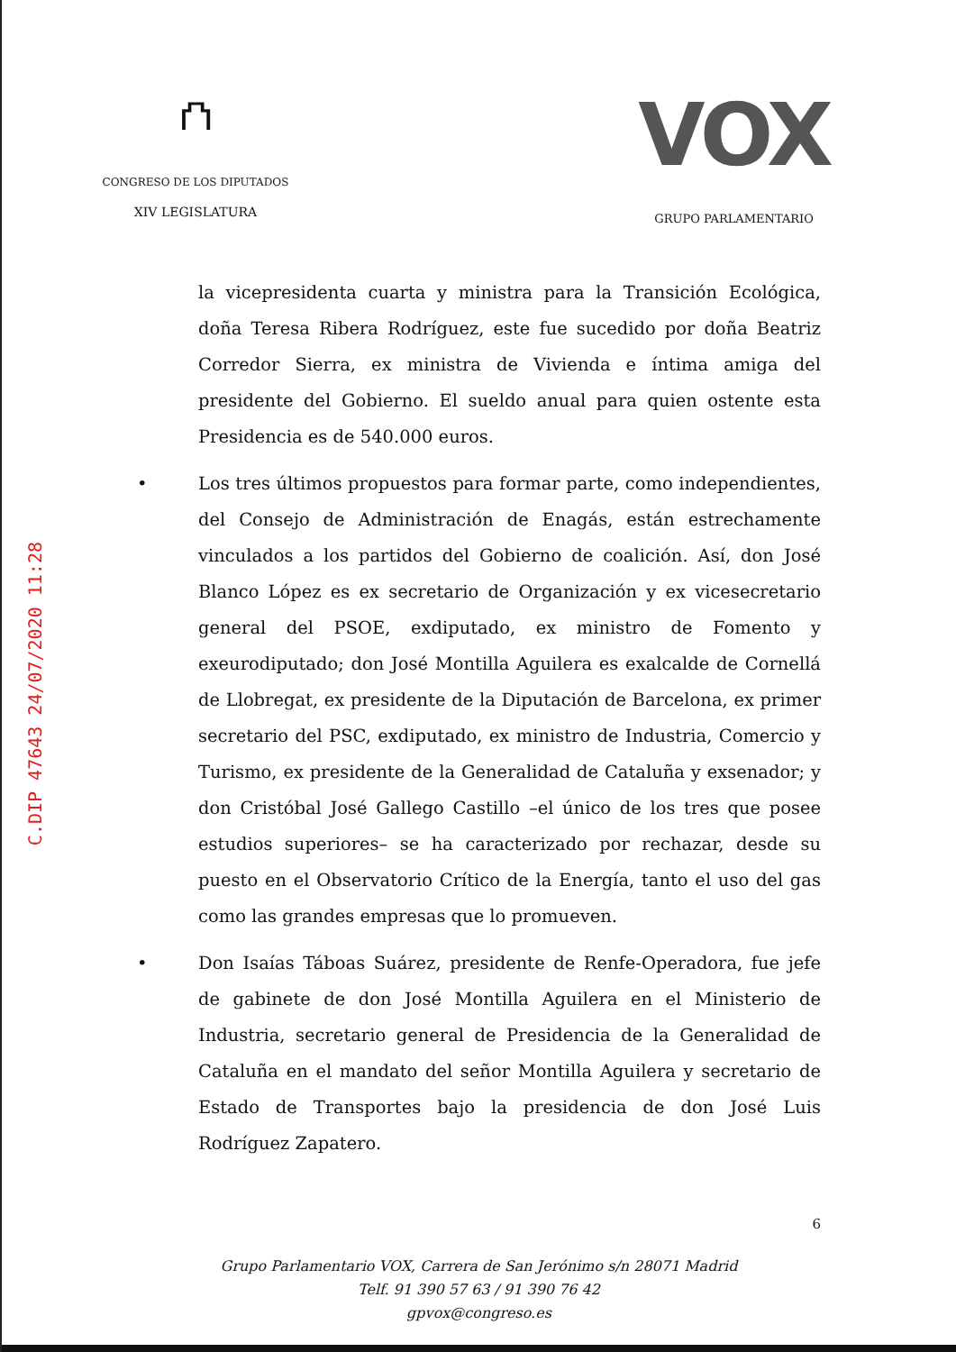⛫
CONGRESO DE LOS DIPUTADOS
XIV LEGISLATURA
VOX
GRUPO PARLAMENTARIO
C.DIP 47643 24/07/2020 11:28
la vicepresidenta cuarta y ministra para la Transición Ecológica, doña Teresa Ribera Rodríguez, este fue sucedido por doña Beatriz Corredor Sierra, ex ministra de Vivienda e íntima amiga del presidente del Gobierno. El sueldo anual para quien ostente esta Presidencia es de 540.000 euros.
• Los tres últimos propuestos para formar parte, como independientes, del Consejo de Administración de Enagás, están estrechamente vinculados a los partidos del Gobierno de coalición. Así, don José Blanco López es ex secretario de Organización y ex vicesecretario general del PSOE, exdiputado, ex ministro de Fomento y exeurodiputado; don José Montilla Aguilera es exalcalde de Cornellá de Llobregat, ex presidente de la Diputación de Barcelona, ex primer secretario del PSC, exdiputado, ex ministro de Industria, Comercio y Turismo, ex presidente de la Generalidad de Cataluña y exsenador; y don Cristóbal José Gallego Castillo –el único de los tres que posee estudios superiores– se ha caracterizado por rechazar, desde su puesto en el Observatorio Crítico de la Energía, tanto el uso del gas como las grandes empresas que lo promueven.
• Don Isaías Táboas Suárez, presidente de Renfe-Operadora, fue jefe de gabinete de don José Montilla Aguilera en el Ministerio de Industria, secretario general de Presidencia de la Generalidad de Cataluña en el mandato del señor Montilla Aguilera y secretario de Estado de Transportes bajo la presidencia de don José Luis Rodríguez Zapatero.
6
Grupo Parlamentario VOX, Carrera de San Jerónimo s/n 28071 Madrid
Telf. 91 390 57 63 / 91 390 76 42
gpvox@congreso.es